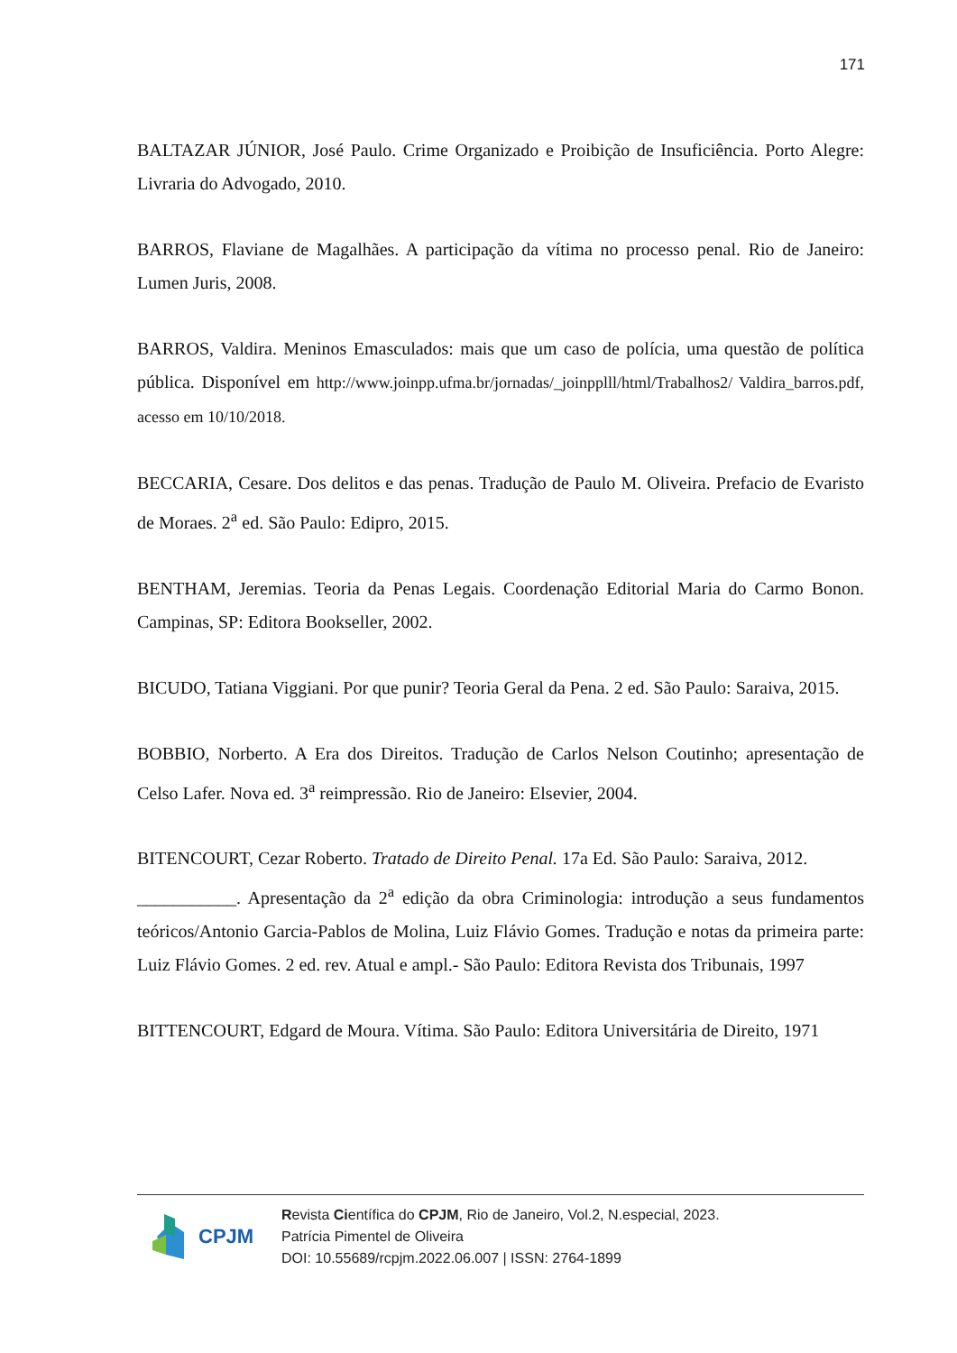171
BALTAZAR JÚNIOR, José Paulo. Crime Organizado e Proibição de Insuficiência. Porto Alegre: Livraria do Advogado, 2010.
BARROS, Flaviane de Magalhães. A participação da vítima no processo penal. Rio de Janeiro: Lumen Juris, 2008.
BARROS, Valdira. Meninos Emasculados: mais que um caso de polícia, uma questão de política pública. Disponível em http://www.joinpp.ufma.br/jornadas/_joinpplll/html/Trabalhos2/ Valdira_barros.pdf, acesso em 10/10/2018.
BECCARIA, Cesare. Dos delitos e das penas. Tradução de Paulo M. Oliveira. Prefacio de Evaristo de Moraes. 2<sup>a</sup> ed. São Paulo: Edipro, 2015.
BENTHAM, Jeremias. Teoria da Penas Legais. Coordenação Editorial Maria do Carmo Bonon. Campinas, SP: Editora Bookseller, 2002.
BICUDO, Tatiana Viggiani. Por que punir? Teoria Geral da Pena. 2 ed. São Paulo: Saraiva, 2015.
BOBBIO, Norberto. A Era dos Direitos. Tradução de Carlos Nelson Coutinho; apresentação de Celso Lafer. Nova ed. 3<sup>a</sup> reimpressão. Rio de Janeiro: Elsevier, 2004.
BITENCOURT, Cezar Roberto. Tratado de Direito Penal. 17a Ed. São Paulo: Saraiva, 2012.
___________. Apresentação da 2<sup>a</sup> edição da obra Criminologia: introdução a seus fundamentos teóricos/Antonio Garcia-Pablos de Molina, Luiz Flávio Gomes. Tradução e notas da primeira parte: Luiz Flávio Gomes. 2 ed. rev. Atual e ampl.- São Paulo: Editora Revista dos Tribunais, 1997
BITTENCOURT, Edgard de Moura. Vítima. São Paulo: Editora Universitária de Direito, 1971
CPJM
Revista Científica do CPJM, Rio de Janeiro, Vol.2, N.especial, 2023.
Patrícia Pimentel de Oliveira
DOI: 10.55689/rcpjm.2022.06.007 | ISSN: 2764-1899